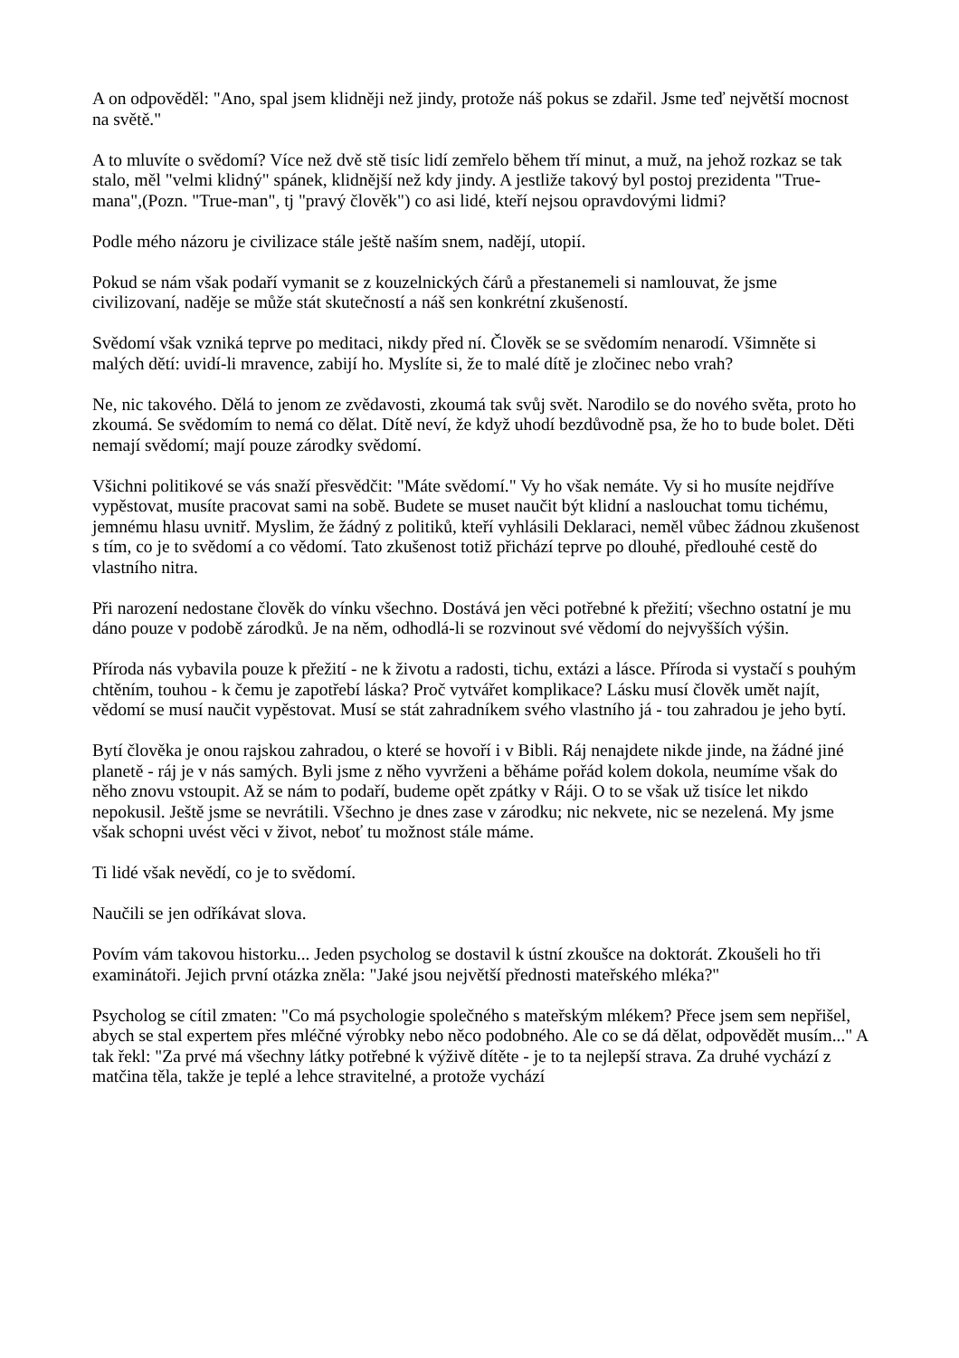A on odpověděl: "Ano, spal jsem klidněji než jindy, protože náš pokus se zdařil. Jsme teď největší mocnost na světě."
A to mluvíte o svědomí? Více než dvě stě tisíc lidí zemřelo během tří minut, a muž, na jehož rozkaz se tak stalo, měl "velmi klidný" spánek, klidnější než kdy jindy. A jestliže takový byl postoj prezidenta "True-mana",(Pozn. "True-man", tj "pravý člověk") co asi lidé, kteří nejsou opravdovými lidmi?
Podle mého názoru je civilizace stále ještě naším snem, nadějí, utopií.
Pokud se nám však podaří vymanit se z kouzelnických čárů a přestanemeli si namlouvat, že jsme civilizovaní, naděje se může stát skutečností a náš sen konkrétní zkušeností.
Svědomí však vzniká teprve po meditaci, nikdy před ní. Člověk se se svědomím nenarodí. Všimněte si malých dětí: uvidí-li mravence, zabijí ho. Myslíte si, že to malé dítě je zločinec nebo vrah?
Ne, nic takového. Dělá to jenom ze zvědavosti, zkoumá tak svůj svět. Narodilo se do nového světa, proto ho zkoumá. Se svědomím to nemá co dělat. Dítě neví, že když uhodí bezdůvodně psa, že ho to bude bolet. Děti nemají svědomí; mají pouze zárodky svědomí.
Všichni politikové se vás snaží přesvědčit: "Máte svědomí." Vy ho však nemáte. Vy si ho musíte nejdříve vypěstovat, musíte pracovat sami na sobě. Budete se muset naučit být klidní a naslouchat tomu tichému, jemnému hlasu uvnitř. Myslim, že žádný z politiků, kteří vyhlásili Deklaraci, neměl vůbec žádnou zkušenost s tím, co je to svědomí a co vědomí. Tato zkušenost totiž přichází teprve po dlouhé, předlouhé cestě do vlastního nitra.
Při narození nedostane člověk do vínku všechno. Dostává jen věci potřebné k přežití; všechno ostatní je mu dáno pouze v podobě zárodků. Je na něm, odhodlá-li se rozvinout své vědomí do nejvyšších výšin.
Příroda nás vybavila pouze k přežití - ne k životu a radosti, tichu, extázi a lásce. Příroda si vystačí s pouhým chtěním, touhou - k čemu je zapotřebí láska? Proč vytvářet komplikace? Lásku musí člověk umět najít, vědomí se musí naučit vypěstovat. Musí se stát zahradníkem svého vlastního já - tou zahradou je jeho bytí.
Bytí člověka je onou rajskou zahradou, o které se hovoří i v Bibli. Ráj nenajdete nikde jinde, na žádné jiné planetě - ráj je v nás samých. Byli jsme z něho vyvrženi a běháme pořád kolem dokola, neumíme však do něho znovu vstoupit. Až se nám to podaří, budeme opět zpátky v Ráji. O to se však už tisíce let nikdo nepokusil. Ještě jsme se nevrátili. Všechno je dnes zase v zárodku; nic nekvete, nic se nezelená. My jsme však schopni uvést věci v život, neboť tu možnost stále máme.
Ti lidé však nevědí, co je to svědomí.
Naučili se jen odříkávat slova.
Povím vám takovou historku... Jeden psycholog se dostavil k ústní zkoušce na doktorát. Zkoušeli ho tři examinátoři. Jejich první otázka zněla: "Jaké jsou největší přednosti mateřského mléka?"
Psycholog se cítil zmaten: "Co má psychologie společného s mateřským mlékem? Přece jsem sem nepřišel, abych se stal expertem přes mléčné výrobky nebo něco podobného. Ale co se dá dělat, odpovědět musím..." A tak řekl: "Za prvé má všechny látky potřebné k výživě dítěte - je to ta nejlepší strava. Za druhé vychází z matčina těla, takže je teplé a lehce stravitelné, a protože vychází